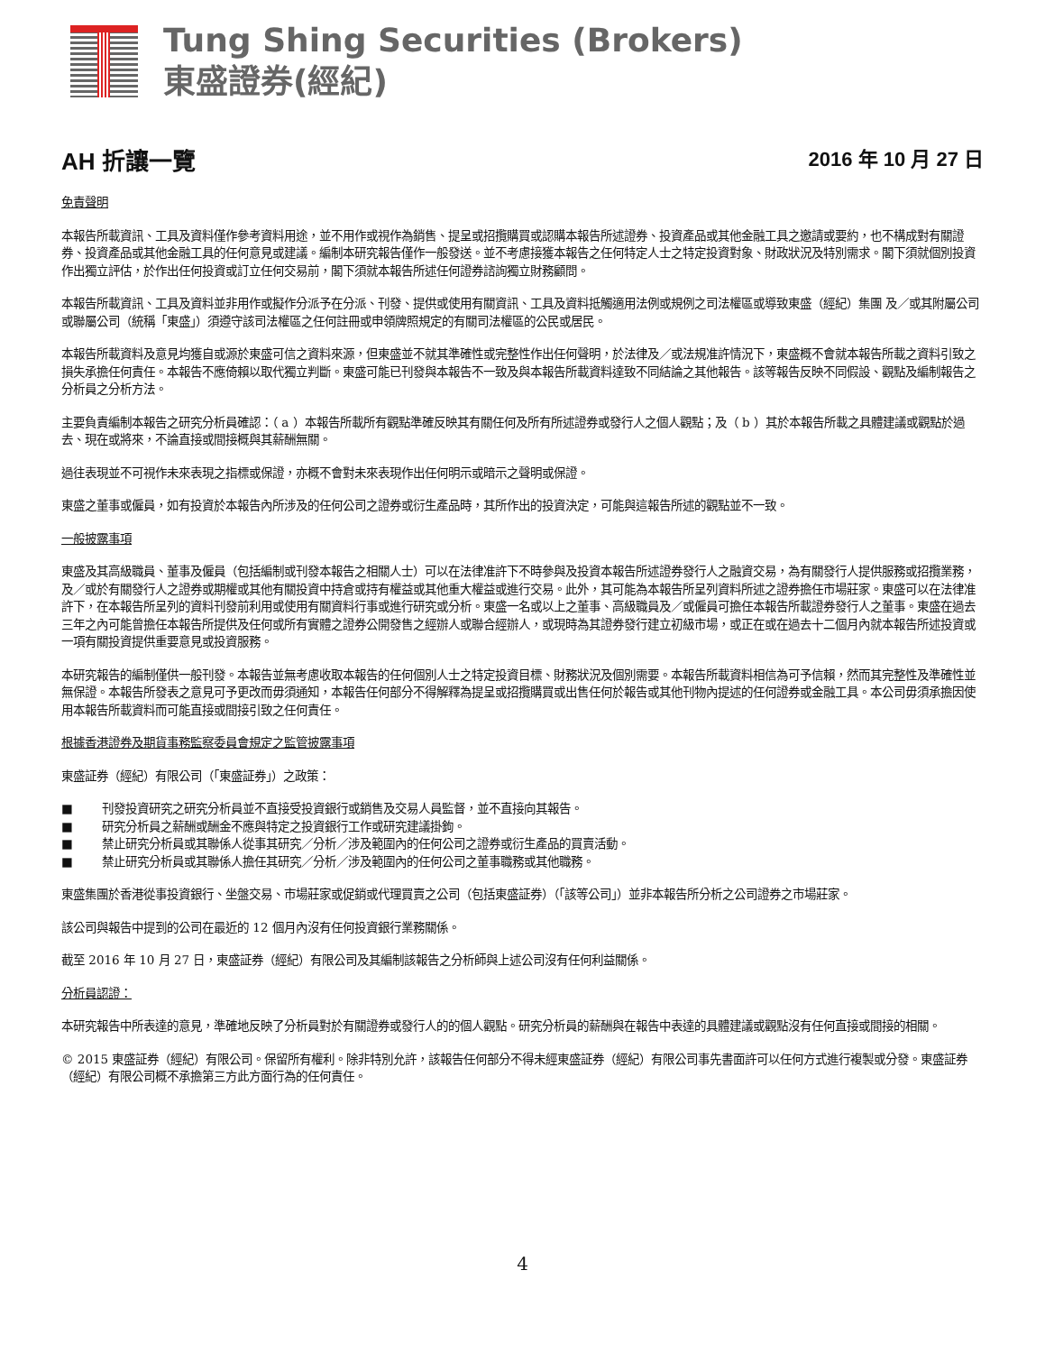Tung Shing Securities (Brokers)
東盛證券(經紀)
AH 折讓一覽
2016 年 10 月 27 日
免責聲明
本報告所載資訊、工具及資料僅作參考資料用途，並不用作或視作為銷售、提呈或招攬購買或認購本報告所述證券、投資產品或其他金融工具之邀請或要約，也不構成對有關證券、投資產品或其他金融工具的任何意見或建議。編制本研究報告僅作一般發送。並不考慮接獲本報告之任何特定人士之特定投資對象、財政狀況及特別需求。閣下須就個別投資作出獨立評估，於作出任何投資或訂立任何交易前，閣下須就本報告所述任何證券諮詢獨立財務顧問。
本報告所載資訊、工具及資料並非用作或擬作分派予在分派、刊發、提供或使用有關資訊、工具及資料抵觸適用法例或規例之司法權區或導致東盛（經紀）集團 及／或其附屬公司或聯屬公司（統稱「東盛」）須遵守該司法權區之任何註冊或申領牌照規定的有關司法權區的公民或居民。
本報告所載資料及意見均獲自或源於東盛可信之資料來源，但東盛並不就其準確性或完整性作出任何聲明，於法律及／或法規准許情況下，東盛概不會就本報告所載之資料引致之損失承擔任何責任。本報告不應倚賴以取代獨立判斷。東盛可能已刊發與本報告不一致及與本報告所載資料達致不同結論之其他報告。該等報告反映不同假設、觀點及編制報告之分析員之分析方法。
主要負責編制本報告之研究分析員確認：（ a ）本報告所載所有觀點準確反映其有關任何及所有所述證券或發行人之個人觀點；及（ b ）其於本報告所載之具體建議或觀點於過去、現在或將來，不論直接或間接概與其薪酬無關。
過往表現並不可視作未來表現之指標或保證，亦概不會對未來表現作出任何明示或暗示之聲明或保證。
東盛之董事或僱員，如有投資於本報告內所涉及的任何公司之證券或衍生產品時，其所作出的投資決定，可能與這報告所述的觀點並不一致。
一般披露事項
東盛及其高級職員、董事及僱員（包括編制或刊發本報告之相關人士）可以在法律准許下不時參與及投資本報告所述證券發行人之融資交易，為有關發行人提供服務或招攬業務，及／或於有關發行人之證券或期權或其他有關投資中持倉或持有權益或其他重大權益或進行交易。此外，其可能為本報告所呈列資料所述之證券擔任市場莊家。東盛可以在法律准許下，在本報告所呈列的資料刊發前利用或使用有關資料行事或進行研究或分析。東盛一名或以上之董事、高級職員及／或僱員可擔任本報告所載證券發行人之董事。東盛在過去三年之內可能曾擔任本報告所提供及任何或所有實體之證券公開發售之經辦人或聯合經辦人，或現時為其證券發行建立初級市場，或正在或在過去十二個月內就本報告所述投資或一項有關投資提供重要意見或投資服務。
本研究報告的編制僅供一般刊發。本報告並無考慮收取本報告的任何個別人士之特定投資目標、財務狀況及個別需要。本報告所載資料相信為可予信賴，然而其完整性及準確性並無保證。本報告所發表之意見可予更改而毋須通知，本報告任何部分不得解釋為提呈或招攬購買或出售任何於報告或其他刊物內提述的任何證券或金融工具。本公司毋須承擔因使用本報告所載資料而可能直接或間接引致之任何責任。
根據香港證券及期貨事務監察委員會規定之監管披露事項
東盛証券（經紀）有限公司（「東盛証券」）之政策：
■ 刊發投資研究之研究分析員並不直接受投資銀行或銷售及交易人員監督，並不直接向其報告。
■ 研究分析員之薪酬或酬金不應與特定之投資銀行工作或研究建議掛鉤。
■ 禁止研究分析員或其聯係人從事其研究／分析／涉及範圍內的任何公司之證券或衍生產品的買賣活動。
■ 禁止研究分析員或其聯係人擔任其研究／分析／涉及範圍內的任何公司之董事職務或其他職務。
東盛集團於香港從事投資銀行、坐盤交易、市場莊家或促銷或代理買賣之公司（包括東盛証券）（「該等公司」）並非本報告所分析之公司證券之市場莊家。
該公司與報告中提到的公司在最近的 12 個月內沒有任何投資銀行業務關係。
截至 2016 年 10 月 27 日，東盛証券（經紀）有限公司及其編制該報告之分析師與上述公司沒有任何利益關係。
分析員認證：
本研究報告中所表達的意見，準確地反映了分析員對於有關證券或發行人的的個人觀點。研究分析員的薪酬與在報告中表達的具體建議或觀點沒有任何直接或間接的相關。
© 2015 東盛証券（經紀）有限公司。保留所有權利。除非特別允許，該報告任何部分不得未經東盛証券（經紀）有限公司事先書面許可以任何方式進行複製或分發。東盛証券（經紀）有限公司概不承擔第三方此方面行為的任何責任。
4